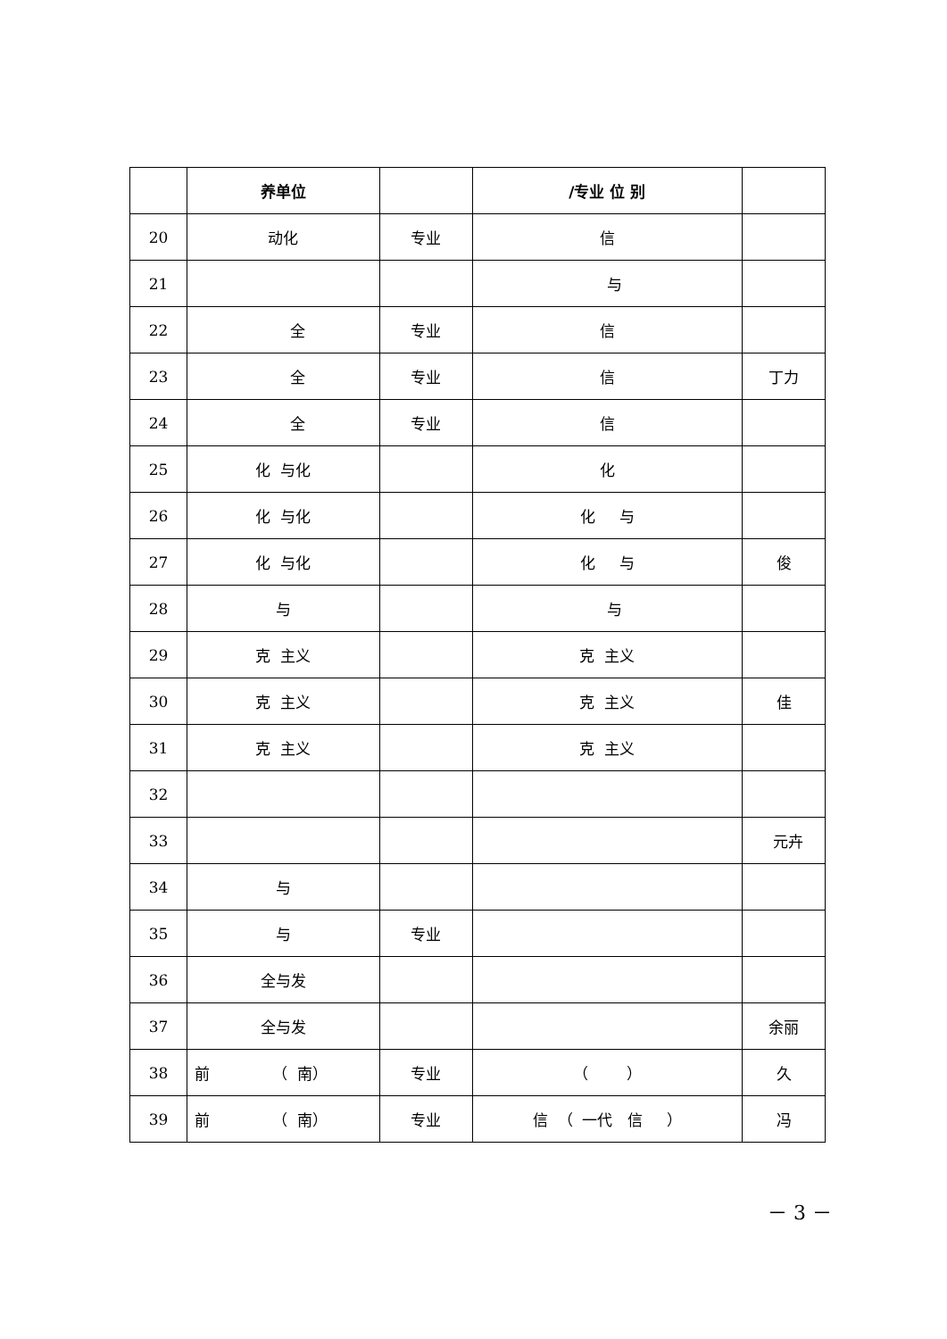| | 养单位 | | /专业 位 别 | |
| --- | --- | --- | --- | --- |
| 20 | 动化 | 专业 | 信 | |
| 21 | | | 与 | |
| 22 | 全 | 专业 | 信 | |
| 23 | 全 | 专业 | 信 | 丁力 |
| 24 | 全 | 专业 | 信 | |
| 25 | 化 与化 | | 化 | |
| 26 | 化 与化 | | 化 与 | |
| 27 | 化 与化 | | 化 与 | 俊 |
| 28 | 与 | | 与 | |
| 29 | 克 主义 | | 克 主义 | |
| 30 | 克 主义 | | 克 主义 | 佳 |
| 31 | 克 主义 | | 克 主义 | |
| 32 | | | | |
| 33 | | | | 元卉 |
| 34 | 与 | | | |
| 35 | 与 | 专业 | | |
| 36 | 全与发 | | | |
| 37 | 全与发 | | | 余丽 |
| 38 | 前 （ 南） | 专业 | （ ） | 久 |
| 39 | 前 （ 南） | 专业 | 信 （ 一代 信 ） | 冯 |
－ 3 －